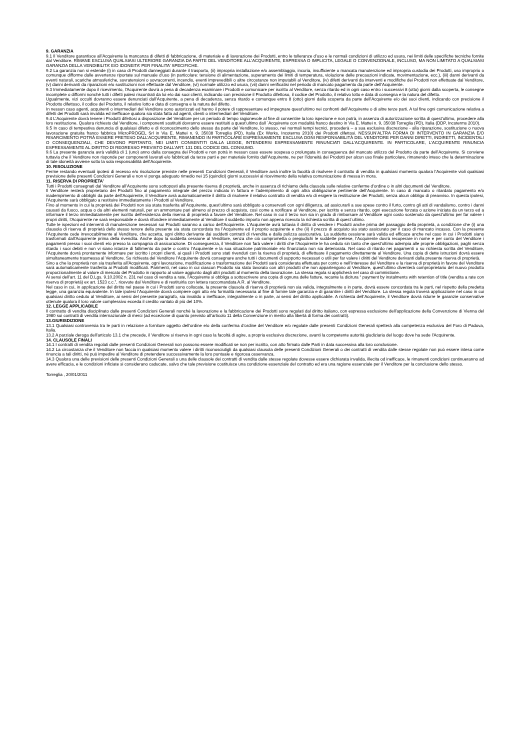9. GARANZIA
9.1 Il Venditore garantisce all’Acquirente la mancanza di difetti di fabbricazione, di materiale e di lavorazione dei Prodotti, entro le tolleranze d’uso e le normali condizioni di utilizzo ed usura, nei limiti delle specifiche tecniche fornite dal Venditore. RIMANE ESCLUSA QUALSIASI ULTERIORE GARANZIA DA PARTE DEL VENDITORE ALL’ACQUIRENTE, ESPRESSA O IMPLICITA, LEGALE O CONVENZIONALE, INCLUSO, MA NON LIMITATO A QUALSIASI GARANZIA DELLA VENDIBILITA’ E/O IDONEITA’ PER FINALITA’ SPECIFICHE.
9.2 La garanzia non si estende (i) in caso di Prodotti danneggiati durante il trasporto, (ii) impropria installazione e/o assemblaggio, incuria, insufficiente o mancata manutenzione ed impropria custodia dei Prodotti, uso improprio o comunque difforme dalle avvertenze riportate sul manuale d’uso (in particolare: tensione di alimentazione, superamento dei limiti di temperatura, violazione delle precauzioni indicate, movimentazione, ecc.), (iii) danni derivanti da eventi naturali, scariche atmosferiche, sovratensioni o sovracorrenti, incendio, eventi imprevedibili o altre circostanze non imputabili al Venditore, (iv) difetti derivanti da interventi e modifiche dei Prodotti non effettuate dal Venditore, (v) danni derivanti da riparazioni e/o sostituzioni non effettuate dal Venditore, (vi) normale utilizzo ed usura, (vii) danni verificatisi nel periodo di mancato pagamento da parte dell’Acquirente.
9.3 Immediatamente dopo il ricevimento, l’Acquirente dovrà a pena di decadenza esaminare i Prodotti e comunicare per iscritto al Venditore, senza ritardo ed in ogni caso entro i successivi 8 (otto) giorni dalla scoperta, le consegne incomplete o difformi nonché tutti i difetti palesi riscontrati da lui e/o dai suoi clienti, indicando con precisione il Prodotto difettoso, il codice del Prodotto, il relativo lotto e data di consegna e la natura del difetto.
Ugualmente, vizi occulti dovranno essere denunciati dall’Acquirente, a pena di decadenza, senza ritardo e comunque entro 8 (otto) giorni dalla scoperta da parte dell’Acquirente e/o dei suoi clienti, indicando con precisione il Prodotto difettoso, il codice del Prodotto, il relativo lotto e data di consegna e la natura del difetto.
In nessun caso agenti, acquirenti o intermediari del Venditore sono autorizzati ed hanno il potere di rappresentare ed impegnare quest’ultimo nei confronti dell’Acquirente o di altre terze parti. A tal fine ogni comunicazione relativa a difetti dei Prodotti sarà invalida ed inefficace qualora sia stata fatta ad agenti, clienti o intermediari del Venditore.
9.4 L’Acquirente dovrà tenere i Prodotti difettosi a disposizione del Venditore per un periodo di tempo ragionevole al fine di consentire la loro ispezione e non potrà, in assenza di autorizzazione scritta di quest’ultimo, procedere alla loro restituzione. Qualora richiesto dal Venditore, i componenti sostituiti dovranno essere restituiti a quest’ultimo dall ´Acquirente con modalità franco destino in Via E. Mattei n. 9, 35038 Torreglia (PD), Italia (DDP, Incoterms 2010).
9.5 In caso di tempestiva denuncia di qualsiasi difetto e di riconoscimento dello stesso da parte del Venditore, lo stesso, nei normali tempi tecnici, procederà – a sua esclusiva discrezione - alla riparazione, sostituzione o nuova lavorazione gratuita franco fabbrica MicroPROGEL Srl in Via E. Mattei n. 9, 35038 Torreglia (PD), Italia (Ex Works, Incoterms 2010) dei Prodotti difettosi. NESSUN’ALTRA FORMA DI INTERVENTO IN GARANZIA E/O RISARCIMENTO POTRÀ ESSERE PRETESO DALL’ACQUIRENTE, RIMANENDO IN PARTICOLARE ESPRESSAMENTE ESCLUSA OGNI RESPONSABILITÀ DEL VENDITORE PER DANNI DIRETTI, INDIRETTI, INCIDENTALI O CONSEQUENZIALI, CHE DEVONO PERTANTO, NEI LIMITI CONSENTITI DALLA LEGGE, INTENDERSI ESPRESSAMENTE RINUNCIATI DALL’ACQUIRENTE. IN PARTICOLARE, L’ACQUIRENTE RINUNCIA ESPRESSAMENTE AL DIRITTO DI REGRESSO PREVISTO DALL’ART. 131 DEL CODICE DEL CONSUMO.
9.6 La presente garanzia avrà validità di 1 (uno) anno dalla consegna dei Prodotti e non potrà in nessun caso essere sospesa o prolungata in conseguenza del mancato utilizzo del Prodotto da parte dell’Acquirente. Si conviene tuttavia che il Venditore non risponde per componenti lavorati e/o fabbricati da terze parti e per materiale fornito dall’Acquirente, ne per l’idoneità dei Prodotti per alcun uso finale particolare, rimanendo inteso che la determinazione di tale idoneità avviene sotto la sola responsabilità dell’Acquirente.
10. RISOLUZIONE
Ferme restando eventuali ipotesi di recesso e/o risoluzione previste nelle presenti Condizioni Generali, il Venditore avrà inoltre la facoltà di risolvere il contratto di vendita in qualsiasi momento qualora l’Acquirente violi qualsiasi previsione delle presenti Condizioni Generali e non vi ponga adeguato rimedio nei 15 (quindici) giorni successivi al ricevimento della relativa comunicazione di messa in mora.
11. RISERVA DI PROPRIETA’
Tutti i Prodotti consegnati dal Venditore all’Acquirente sono sottoposti alla presente riserva di proprietà, anche in assenza di richiamo della clausola sulle relative conferme d’ordine o in altri documenti del Venditore.
Il Venditore resterà proprietario dei Prodotti fino al pagamento integrale del prezzo indicato in fattura e l’adempimento di ogni altra obbligazione pertinente dell’Acquirente. In caso di mancato o ritardato pagamento e/o inadempimento di obblighi da parte dell’Acquirente, il Venditore avrà automaticamente il diritto di risolvere il relativo contratto di vendita e/o di esigere la restituzione dei Prodotti, senza alcun obbligo di preavviso. In questa ipotesi, l’Acquirente sarà obbligato a restituire immediatamente i Prodotti al Venditore.
Fino al momento in cui la proprietà dei Prodotti non sia stata trasferita all’Acquirente, quest’ultimo sarà obbligato a conservarli con ogni diligenza, ad assicurarli a sue spese contro il furto, contro gli atti di vandalismo, contro i danni causati da fuoco, acqua o da altri elementi naturali, per un ammontare pari almeno al prezzo di acquisto, così come a notificare al Venditore, per iscritto e senza ritardo, ogni esecuzione forzata o azione iniziata da un terzo ed a informare il terzo immediatamente per iscritto dell’esistenza della riserva di proprietà a favore del Venditore. Nel caso in cui il terzo non sia in grado di rimborsare al Venditore ogni costo sostenuto da quest’ultimo per far valere i propri diritti, l’Acquirente ne sarà responsabile e dovrà rifondere immediatamente al Venditore il suddetto importo non appena ricevuto la richiesta scritta di quest´ultimo.
Tutte le ispezioni ed interventi di manutenzione necessari sui Prodotti saranno a carico dell’Acquirente. L’Acquirente avrà tuttavia il diritto di vendere i Prodotti anche prima del passaggio della proprietà, a condizione che (i) una clausola di riserva di proprietà dello stesso tenore della presente sia stata concordata tra l’Acquirente ed il proprio acquirente e che (ii) il prezzo di acquisto sia stato assicurato per il caso di mancato incasso. Con la presente l’Acquirente cede irrevocabilmente al Venditore, che accetta, ogni diritto derivante dai suddetti contratti di rivendita e dalla polizza assicurativa. La suddetta cessione sarà valida ed efficace anche nel caso in cui i Prodotti siano trasformati dall’Acquirente prima della rivendita. Anche dopo la suddetta cessione al Venditore, senza che ciò comprometta o pregiudichi le suddette pretese, l’Acquirente dovrà recuperare in nome e per conto del Venditore i pagamenti presso i suoi clienti e/o presso la compagnia di assicurazione. Di conseguenza, il Venditore non farà valere i diritti che l’Acquirente le ha ceduto sin tanto che quest’ultimo adempia alle proprie obbligazioni, paghi senza ritardo i suoi debiti e non vi siano istanze di fallimento da parte o contro l’Acquirente e la sua situazione patrimoniale e/o finanziaria non sia deteriorata. Nel caso di ritardo nei pagamenti o su richiesta scritta del Venditore, l’Acquirente dovrà prontamente informare per iscritto i propri clienti, ai quali i Prodotti sono stati rivenduti con la riserva di proprietà, di effettuare il pagamento direttamente al Venditore. Una copia di dette istruzioni dovrà essere simultaneamente trasmessa al Venditore. Su richiesta del Venditore l’Acquirente dovrà consegnare anche tutti i documenti di supporto necessari o utili per far valere i diritti del Venditore derivanti dalla presente riserva di proprietà.
Sino a che la proprietà non sia trasferita all’Acquirente, ogni lavorazione, modificazione o trasformazione dei Prodotti sarà considerata effettuata per conto e nell’interesse del Venditore e la riserva di proprietà in favore del Venditore sarà automaticamente trasferita ai Prodotti modificati. Parimenti, nel caso in cui ciascun Prodotto sia stato lavorato con altri prodotti che non appartengono al Venditore, quest’ultimo diventerà comproprietario del nuovo prodotto proporzionalmente al valore di mercato del Prodotto in rapporto al valore aggiunto dagli altri prodotti al momento della lavorazione. La stessa regola si applicherà nel caso di commistione.
Ai sensi dell’art. 11 del D.Lgs. 9.10.2002 n. 231 nel caso di vendita a rate, l’Acquirente si obbliga a sottoscrivere una copia di ognuna delle fatture, recante la dicitura “ payment by instalments with retention of title (vendita a rate con riserva di proprietà) ex art. 1523 c.c.”, ricevute dal Venditore e di restituirla con lettera raccomandata A.R. al Venditore.
Nel caso in cui, in applicazione del diritto nel paese in cui i Prodotti sono collocate, la presente clausola di riserva di proprietà non sia valida, integralmente o in parte, dovrà essere concordata tra le parti, nel rispetto della predetta legge, una garanzia equivalente. In tale ipotesi l’Acquirente dovrà compiere ogni atto e/o formalità necessaria al fine di fornire tale garanzia e di garantire i diritti del Venditore. La stessa regola troverà applicazione nel caso in cui qualsiasi diritto ceduto al Venditore, ai sensi del presente paragrafo, sia invalido o inefficace, integralmente o in parte, ai sensi del diritto applicabile. A richiesta dell’Acquirente, il Venditore dovrà ridurre le garanzie conservative ottenute qualora il loro valore complessivo ecceda il credito vantato di più del 10%.
12. LEGGE APPLICABILE
Il contratto di vendita disciplinato dalle presenti Condizioni Generali nonchè la lavorazione e la fabbricazione dei Prodotti sono regolati dal diritto italiano, con espressa esclusione dell’applicazione della Convenzione di Vienna del 1980 sui contratti di vendita internazionale di merci (ad eccezione di quanto previsto all’articolo 11 della Convenzione in merito alla libertà di forma dei contratti).
13.GIURISDIZIONE
13.1 Qualsiasi controversia tra le parti in relazione a forniture oggetto dell’ordine e/o della conferma d’ordine del Venditore e/o regolate dalle presenti Condizioni Generali spetterà alla competenza esclusiva del Foro di Padova, Italia.
13.2 A parziale deroga dell’articolo 13.1 che precede, il Venditore si riserva in ogni caso la facoltà di agire, a propria esclusiva discrezione, avanti la competente autorità giudiziaria del luogo dove ha sede l’Acquirente.
14. CLAUSOLE FINALI
14.1 I contratti di vendita regolati dalle presenti Condizioni Generali non possono essere modificati se non per iscritto, con atto firmato dalle Parti in data successiva alla loro conclusione.
14.2 La circostanza che il Venditore non faccia in qualsiasi momento valere i diritti riconosciutigli da qualsiasi clausola delle presenti Condizioni Generali o dei contratti di vendita dalle stesse regolate non può essere intesa come rinuncia a tali diritti, né può impedire al Venditore di pretendere successivamente la loro puntuale e rigorosa osservanza.
14.3 Qualora una delle previsioni delle presenti Condizioni Generali o una delle clausole dei contratti di vendita dalle stesse regolate dovesse essere dichiarata invalida, illecita od inefficace, le rimanenti condizioni continueranno ad avere efficacia, e le condizioni inficiate si considerano caducate, salvo che tale previsione costituisce una condizione essenziale del contratto ed era una ragione essenziale per il Venditore per la conclusione dello stesso.
Torreglia , 20/01/2011